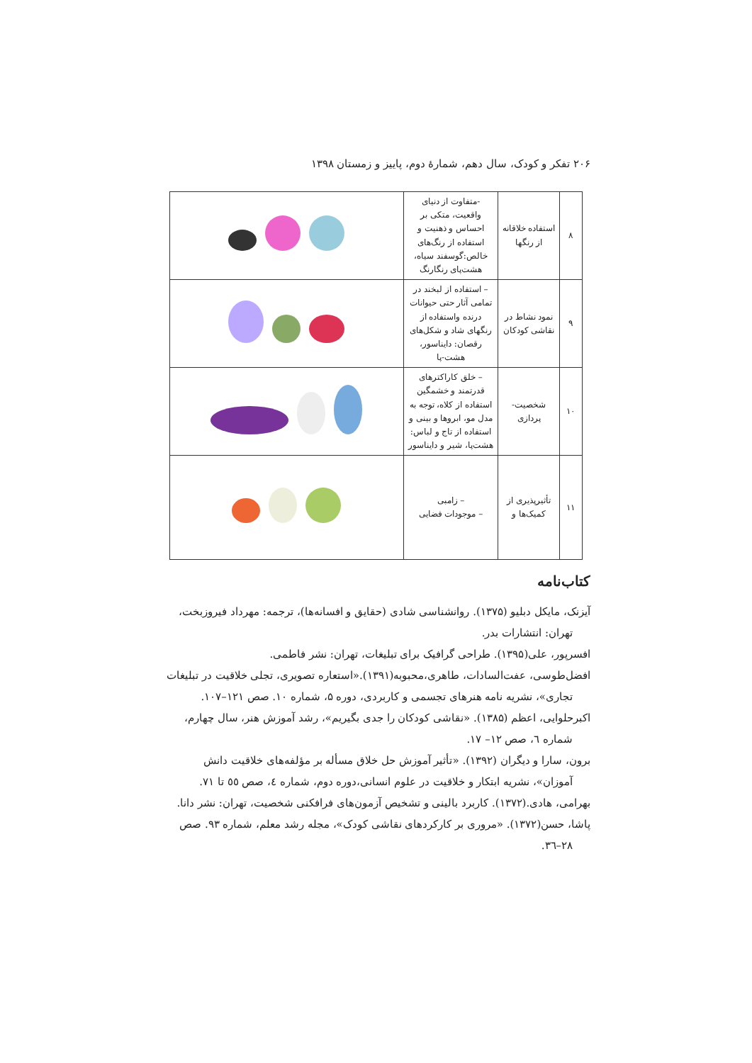۲۰۶ تفکر و کودک، سال دهم، شمارهٔ دوم، پاییز و زمستان ۱۳۹۸
| ۸ | استفاده خلاقانه از رنگها | -متفاوت از دنیای واقعیت، متکی بر احساس و ذهنیت و استفاده از رنگ‌های خالص:گوسفند سیاه، هشت‌پای رنگارنگ | |
| ۹ | نمود نشاط در نقاشی کودکان | – استفاده از لبخند در تمامی آثار حتی حیوانات درنده واستفاده از رنگهای شاد و شکل‌های رقصان: دایناسور، هشت-پا | |
| ۱۰ | شخصیت-پردازی | – خلق کاراکترهای قدرتمند و خشمگین استفاده از کلاه، توجه به مدل مو، ابروها و بینی و استفاده از تاج و لباس: هشت‌پا، شیر و دایناسور | |
| ۱۱ | تأثیرپذیری از کمیک‌ها و | – زامبی – موجودات فضایی | |
کتاب‌نامه
آیزنک، مایکل دبلیو (۱۳۷۵). روانشناسی شادی (حقایق و افسانه‌ها)، ترجمه: مهرداد فیروزبخت، تهران: انتشارات بدر.
افسرپور، علی(۱۳۹۵). طراحی گرافیک برای تبلیغات، تهران: نشر فاطمی.
افضل‌طوسی، عفت‌السادات، طاهری،محبوبه(۱۳۹۱).«استعاره تصویری، تجلی خلاقیت در تبلیغات تجاری»، نشریه نامه هنرهای تجسمی و کاربردی، دوره ۵، شماره ۱۰. صص ۱۲۱–۱۰۷.
اکبرحلوایی، اعظم (۱۳۸۵). «نقاشی کودکان را جدی بگیریم»، رشد آموزش هنر، سال چهارم، شماره ٦، صص ۱۲– ۱۷.
برون، سارا و دیگران (۱۳۹۲). «تأثیر آموزش حل خلاق مسأله بر مؤلفه‌های خلاقیت دانش آموزان»، نشریه ابتکار و خلاقیت در علوم انسانی،دوره دوم، شماره ٤، صص ٥٥ تا ۷۱.
بهرامی، هادی.(۱۳۷۲). کاربرد بالینی و تشخیص آزمون‌های فرافکنی شخصیت، تهران: نشر دانا.
پاشا، حسن(۱۳۷۲). «مروری بر کارکردهای نقاشی کودک»، مجله رشد معلم، شماره ۹۳. صص ۲۸–۳٦.